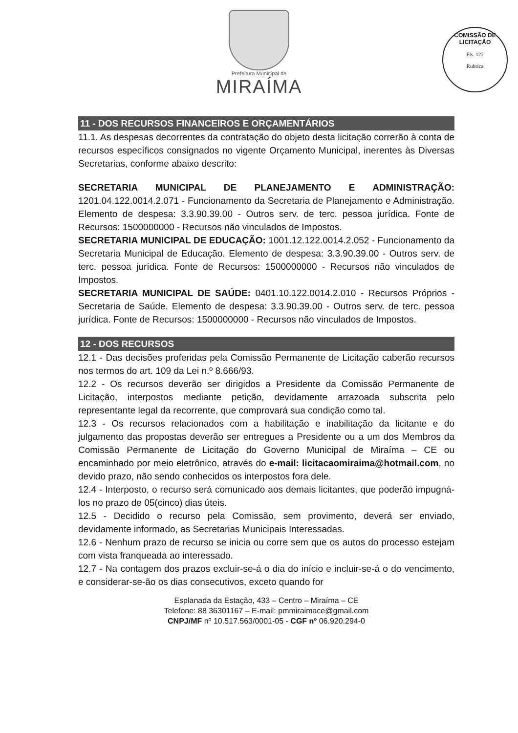Prefeitura Municipal de
MIRAÍMA
COMISSÃO DE LICITAÇÃO
Fls. 122
Rubrica
11 - DOS RECURSOS FINANCEIROS E ORÇAMENTÁRIOS
11.1. As despesas decorrentes da contratação do objeto desta licitação correrão à conta de recursos específicos consignados no vigente Orçamento Municipal, inerentes às Diversas Secretarias, conforme abaixo descrito:
SECRETARIA MUNICIPAL DE PLANEJAMENTO E ADMINISTRAÇÃO: 1201.04.122.0014.2.071 - Funcionamento da Secretaria de Planejamento e Administração. Elemento de despesa: 3.3.90.39.00 - Outros serv. de terc. pessoa jurídica. Fonte de Recursos: 1500000000 - Recursos não vinculados de Impostos.
SECRETARIA MUNICIPAL DE EDUCAÇÃO: 1001.12.122.0014.2.052 - Funcionamento da Secretaria Municipal de Educação. Elemento de despesa: 3.3.90.39.00 - Outros serv. de terc. pessoa jurídica. Fonte de Recursos: 1500000000 - Recursos não vinculados de Impostos.
SECRETARIA MUNICIPAL DE SAÚDE: 0401.10.122.0014.2.010 - Recursos Próprios -Secretaria de Saúde. Elemento de despesa: 3.3.90.39.00 - Outros serv. de terc. pessoa jurídica. Fonte de Recursos: 1500000000 - Recursos não vinculados de Impostos.
12 - DOS RECURSOS
12.1 - Das decisões proferidas pela Comissão Permanente de Licitação caberão recursos nos termos do art. 109 da Lei n.º 8.666/93.
12.2 - Os recursos deverão ser dirigidos a Presidente da Comissão Permanente de Licitação, interpostos mediante petição, devidamente arrazoada subscrita pelo representante legal da recorrente, que comprovará sua condição como tal.
12.3 - Os recursos relacionados com a habilitação e inabilitação da licitante e do julgamento das propostas deverão ser entregues a Presidente ou a um dos Membros da Comissão Permanente de Licitação do Governo Municipal de Miraíma – CE ou encaminhado por meio eletrônico, através do e-mail: licitacaomiraima@hotmail.com, no devido prazo, não sendo conhecidos os interpostos fora dele.
12.4 - Interposto, o recurso será comunicado aos demais licitantes, que poderão impugná-los no prazo de 05(cinco) dias úteis.
12.5 - Decidido o recurso pela Comissão, sem provimento, deverá ser enviado, devidamente informado, as Secretarias Municipais Interessadas.
12.6 - Nenhum prazo de recurso se inicia ou corre sem que os autos do processo estejam com vista franqueada ao interessado.
12.7 - Na contagem dos prazos excluir-se-á o dia do início e incluir-se-á o do vencimento, e considerar-se-ão os dias consecutivos, exceto quando for
Esplanada da Estação, 433 – Centro – Miraíma – CE
Telefone: 88 36301167 – E-mail: pmmiraimace@gmail.com
CNPJ/MF nº 10.517.563/0001-05 - CGF nº 06.920.294-0